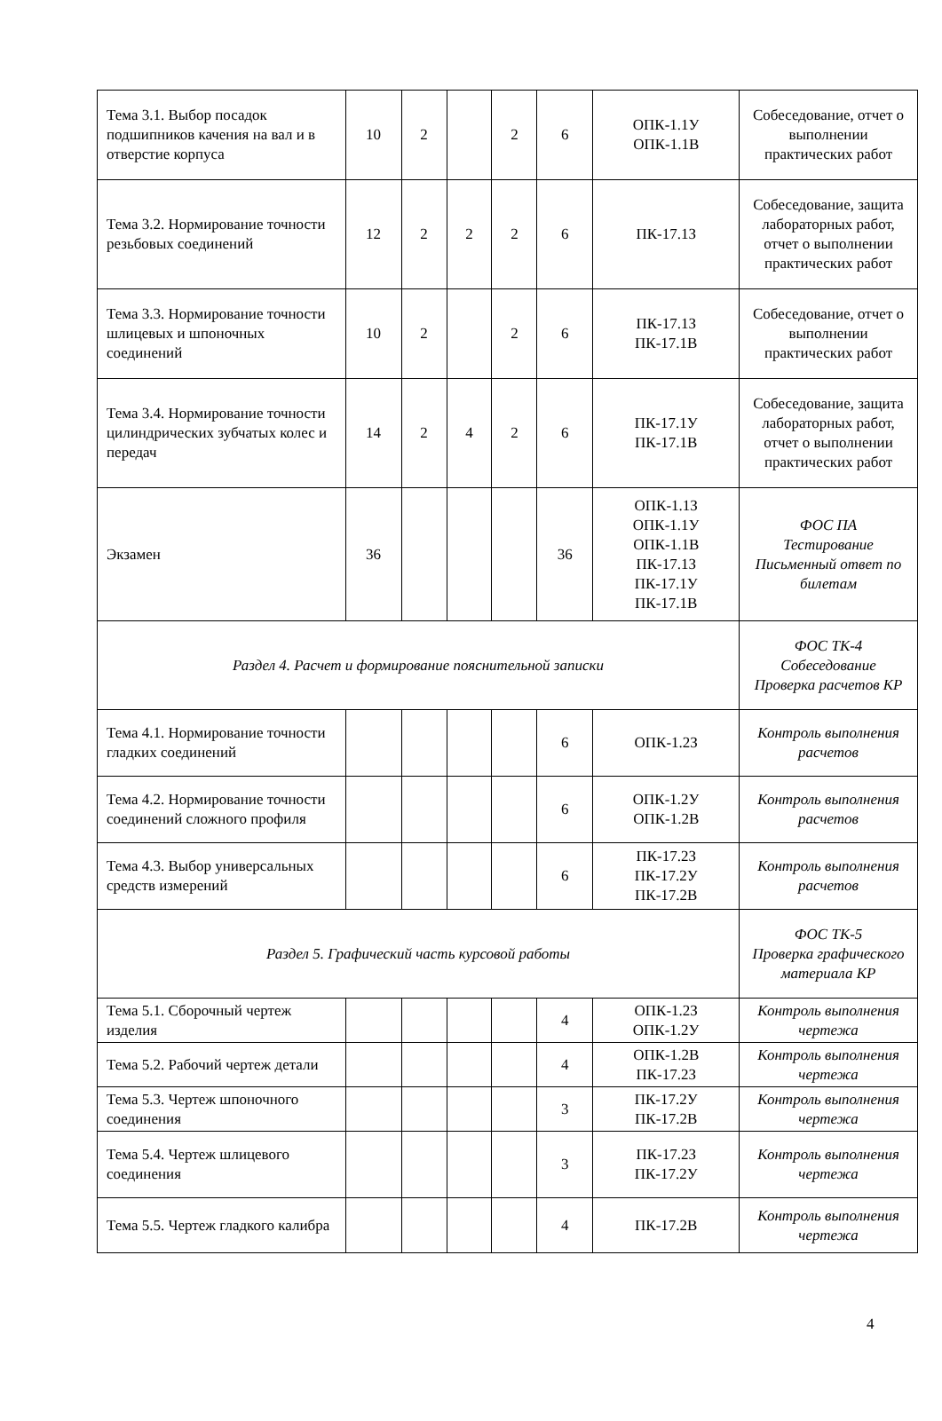| Тема 3.1. Выбор посадок подшипников качения на вал и в отверстие корпуса | 10 | 2 | | 2 | 6 | ОПК-1.1У ОПК-1.1В | Собеседование, отчет о выполнении практических работ |
| Тема 3.2. Нормирование точности резьбовых соединений | 12 | 2 | 2 | 2 | 6 | ПК-17.1З | Собеседование, защита лабораторных работ, отчет о выполнении практических работ |
| Тема 3.3. Нормирование точности шлицевых и шпоночных соединений | 10 | 2 | | 2 | 6 | ПК-17.1З ПК-17.1В | Собеседование, отчет о выполнении практических работ |
| Тема 3.4. Нормирование точности цилиндрических зубчатых колес и передач | 14 | 2 | 4 | 2 | 6 | ПК-17.1У ПК-17.1В | Собеседование, защита лабораторных работ, отчет о выполнении практических работ |
| Экзамен | 36 | | | | 36 | ОПК-1.1З ОПК-1.1У ОПК-1.1В ПК-17.1З ПК-17.1У ПК-17.1В | ФОС ПА Тестирование Письменный ответ по билетам |
| Раздел 4. Расчет и формирование пояснительной записки | | | | | | | ФОС ТК-4 Собеседование Проверка расчетов КР |
| Тема 4.1. Нормирование точности гладких соединений | | | | | 6 | ОПК-1.2З | Контроль выполнения расчетов |
| Тема 4.2. Нормирование точности соединений сложного профиля | | | | | 6 | ОПК-1.2У ОПК-1.2В | Контроль выполнения расчетов |
| Тема 4.3. Выбор универсальных средств измерений | | | | | 6 | ПК-17.2З ПК-17.2У ПК-17.2В | Контроль выполнения расчетов |
| Раздел 5. Графический часть курсовой работы | | | | | | | ФОС ТК-5 Проверка графического материала КР |
| Тема 5.1. Сборочный чертеж изделия | | | | | 4 | ОПК-1.2З ОПК-1.2У | Контроль выполнения чертежа |
| Тема 5.2. Рабочий чертеж детали | | | | | 4 | ОПК-1.2В ПК-17.2З | Контроль выполнения чертежа |
| Тема 5.3. Чертеж шпоночного соединения | | | | | 3 | ПК-17.2У ПК-17.2В | Контроль выполнения чертежа |
| Тема 5.4. Чертеж шлицевого соединения | | | | | 3 | ПК-17.2З ПК-17.2У | Контроль выполнения чертежа |
| Тема 5.5. Чертеж гладкого калибра | | | | | 4 | ПК-17.2В | Контроль выполнения чертежа |
4